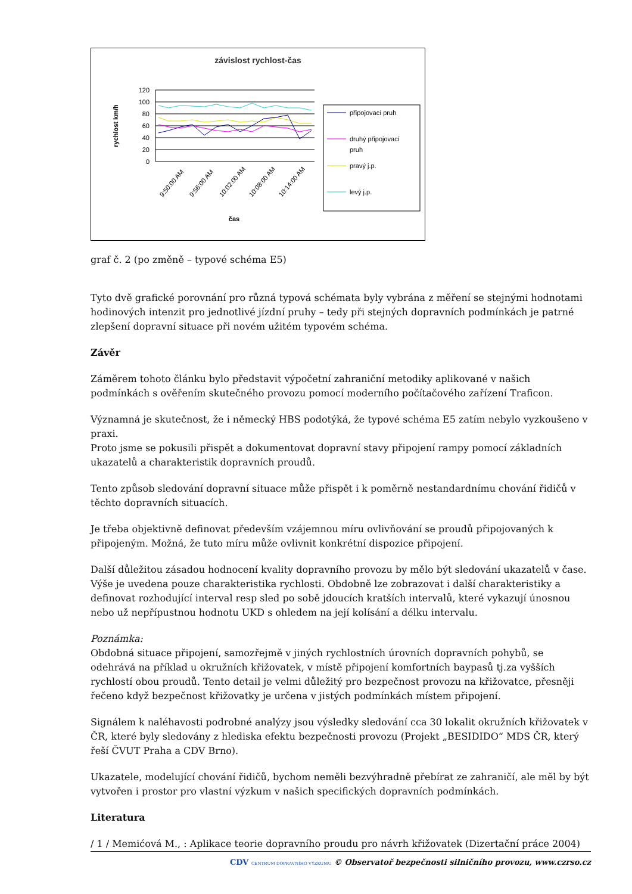závislost rychlost-čas
rychlost km/h
120
100
80
60
40
20
0
čas
9:50:00 AM
9:56:00 AM
10:02:00 AM
10:08:00 AM
10:14:00 AM
připojovací pruh
druhý připojovací
pruh
pravý j.p.
levý j.p.
graf č. 2 (po změně – typové schéma E5)
Tyto dvě grafické porovnání pro různá typová schémata byly vybrána z měření se stejnými hodnotami hodinových intenzit pro jednotlivé jízdní pruhy – tedy při stejných dopravních podmínkách je patrné zlepšení dopravní situace při novém užitém typovém schéma.
Závěr
Záměrem tohoto článku bylo představit výpočetní zahraniční metodiky aplikované v našich podmínkách s ověřením skutečného provozu pomocí moderního počítačového zařízení Traficon.
Významná je skutečnost, že i německý HBS podotýká, že typové schéma E5 zatím nebylo vyzkoušeno v praxi.
Proto jsme se pokusili přispět a dokumentovat dopravní stavy připojení rampy pomocí základních ukazatelů a charakteristik dopravních proudů.
Tento způsob sledování dopravní situace může přispět i k poměrně nestandardnímu chování řidičů v těchto dopravních situacích.
Je třeba objektivně definovat především vzájemnou míru ovlivňování se proudů připojovaných k připojeným. Možná, že tuto míru může ovlivnit konkrétní dispozice připojení.
Další důležitou zásadou hodnocení kvality dopravního provozu by mělo být sledování ukazatelů v čase. Výše je uvedena pouze charakteristika rychlosti. Obdobně lze zobrazovat i další charakteristiky a definovat rozhodující interval resp sled po sobě jdoucích kratších intervalů, které vykazují únosnou nebo už nepřípustnou hodnotu UKD s ohledem na její kolísání a délku intervalu.
Poznámka:
Obdobná situace připojení, samozřejmě v jiných rychlostních úrovních dopravních pohybů, se odehrává na příklad u okružních křižovatek, v místě připojení komfortních baypasů tj.za vyšších rychlostí obou proudů. Tento detail je velmi důležitý pro bezpečnost provozu na křižovatce, přesněji řečeno když bezpečnost křižovatky je určena v jistých podmínkách místem připojení.
Signálem k naléhavosti podrobné analýzy jsou výsledky sledování cca 30 lokalit okružních křižovatek v ČR, které byly sledovány z hlediska efektu bezpečnosti provozu (Projekt „BESIDIDO“ MDS ČR, který řeší ČVUT Praha a CDV Brno).
Ukazatele, modelující chování řidičů, bychom neměli bezvýhradně přebírat ze zahraničí, ale měl by být vytvořen i prostor pro vlastní výzkum v našich specifických dopravních podmínkách.
Literatura
/ 1 / Memićová M., : Aplikace teorie dopravního proudu pro návrh křižovatek (Dizertační práce 2004)
CDV CENTRUM DOPRAVNÍHO VÝZKUMU © Observatoř bezpečnosti silničního provozu, www.czrso.cz